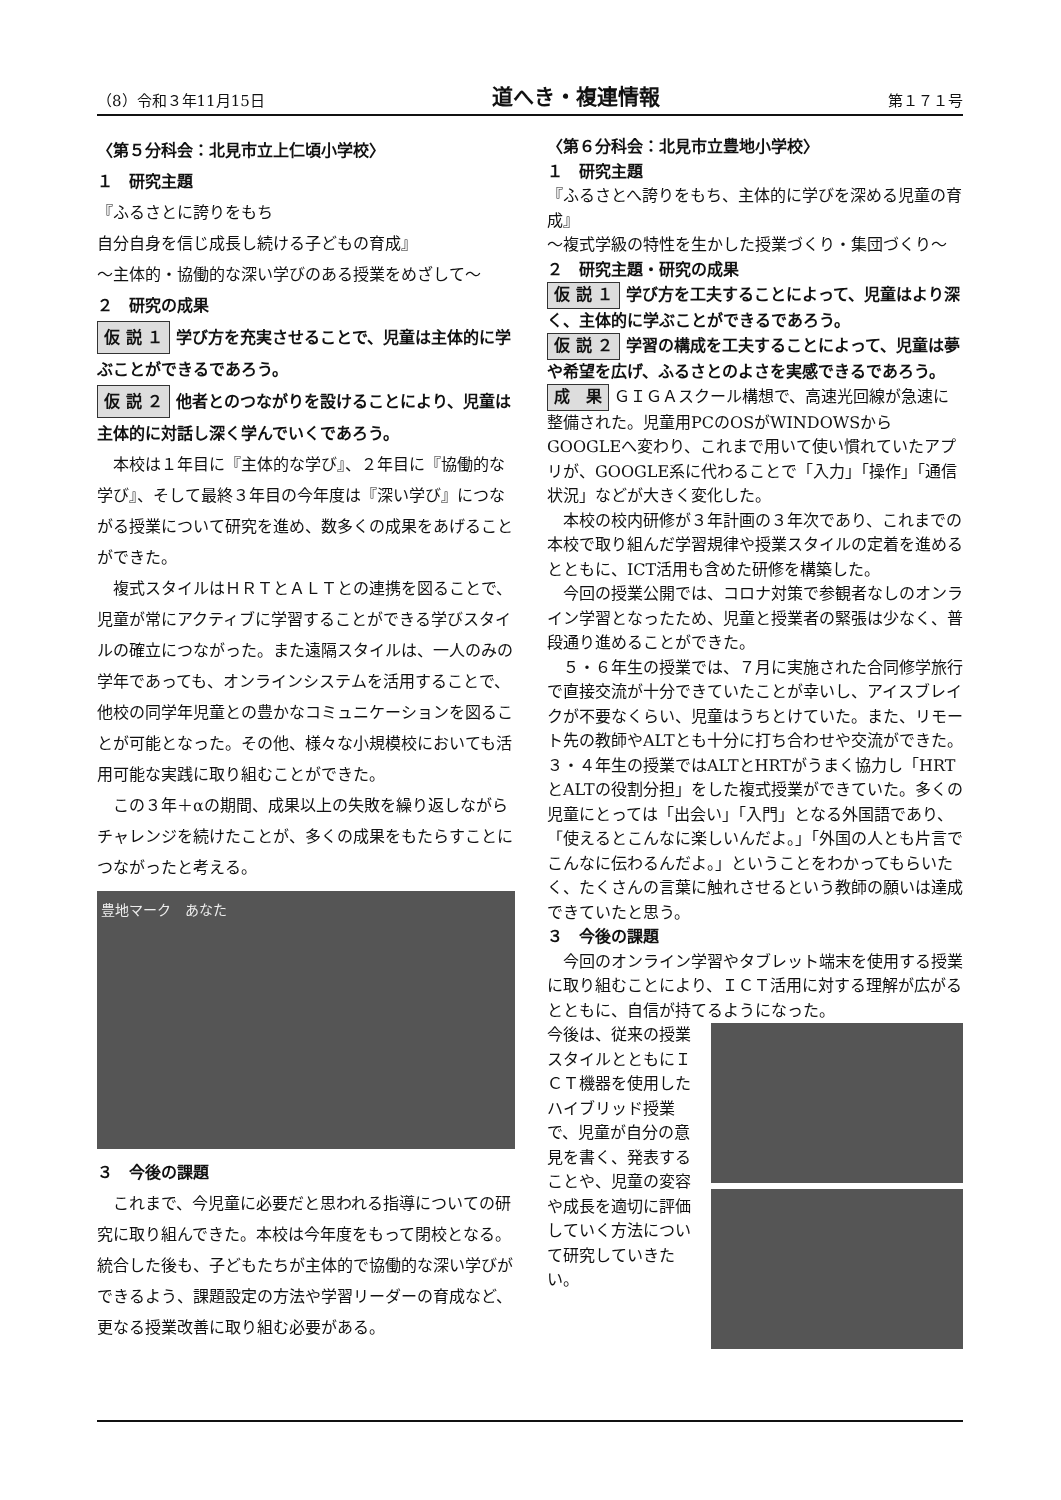（8）令和３年11月15日 道へき・複連情報 第１７１号
〈第５分科会：北見市立上仁頃小学校〉
１　研究主題
『ふるさとに誇りをもち
自分自身を信じ成長し続ける子どもの育成』
〜主体的・協働的な深い学びのある授業をめざして〜
２　研究の成果
仮 説 １ 学び方を充実させることで、児童は主体的に学ぶことができるであろう。
仮 説 ２ 他者とのつながりを設けることにより、児童は主体的に対話し深く学んでいくであろう。
本校は１年目に『主体的な学び』、２年目に『協働的な学び』、そして最終３年目の今年度は『深い学び』につながる授業について研究を進め、数多くの成果をあげることができた。
複式スタイルはＨＲＴとＡＬＴとの連携を図ることで、児童が常にアクティブに学習することができる学びスタイルの確立につながった。また遠隔スタイルは、一人のみの学年であっても、オンラインシステムを活用することで、他校の同学年児童との豊かなコミュニケーションを図ることが可能となった。その他、様々な小規模校においても活用可能な実践に取り組むことができた。
この３年＋αの期間、成果以上の失敗を繰り返しながらチャレンジを続けたことが、多くの成果をもたらすことにつながったと考える。
豊地マーク　あなた
３　今後の課題
これまで、今児童に必要だと思われる指導についての研究に取り組んできた。本校は今年度をもって閉校となる。統合した後も、子どもたちが主体的で協働的な深い学びができるよう、課題設定の方法や学習リーダーの育成など、更なる授業改善に取り組む必要がある。
〈第６分科会：北見市立豊地小学校〉
１　研究主題
『ふるさとへ誇りをもち、主体的に学びを深める児童の育成』
〜複式学級の特性を生かした授業づくり・集団づくり〜
２　研究主題・研究の成果
仮 説 １ 学び方を工夫することによって、児童はより深く、主体的に学ぶことができるであろう。
仮 説 ２ 学習の構成を工夫することによって、児童は夢や希望を広げ、ふるさとのよさを実感できるであろう。
成　果 ＧＩＧＡスクール構想で、高速光回線が急速に整備された。児童用PCのOSがWINDOWSからGOOGLEへ変わり、これまで用いて使い慣れていたアプリが、GOOGLE系に代わることで「入力」「操作」「通信状況」などが大きく変化した。
本校の校内研修が３年計画の３年次であり、これまでの本校で取り組んだ学習規律や授業スタイルの定着を進めるとともに、ICT活用も含めた研修を構築した。
今回の授業公開では、コロナ対策で参観者なしのオンライン学習となったため、児童と授業者の緊張は少なく、普段通り進めることができた。
５・６年生の授業では、７月に実施された合同修学旅行で直接交流が十分できていたことが幸いし、アイスブレイクが不要なくらい、児童はうちとけていた。また、リモート先の教師やALTとも十分に打ち合わせや交流ができた。３・４年生の授業ではALTとHRTがうまく協力し「HRTとALTの役割分担」をした複式授業ができていた。多くの児童にとっては「出会い」「入門」となる外国語であり、「使えるとこんなに楽しいんだよ。」「外国の人とも片言でこんなに伝わるんだよ。」ということをわかってもらいたく、たくさんの言葉に触れさせるという教師の願いは達成できていたと思う。
３　今後の課題
今回のオンライン学習やタブレット端末を使用する授業に取り組むことにより、ＩＣＴ活用に対する理解が広がるとともに、自信が持てるようになった。
今後は、従来の授業スタイルとともにＩＣＴ機器を使用したハイブリッド授業で、児童が自分の意見を書く、発表することや、児童の変容や成長を適切に評価していく方法について研究していきたい。